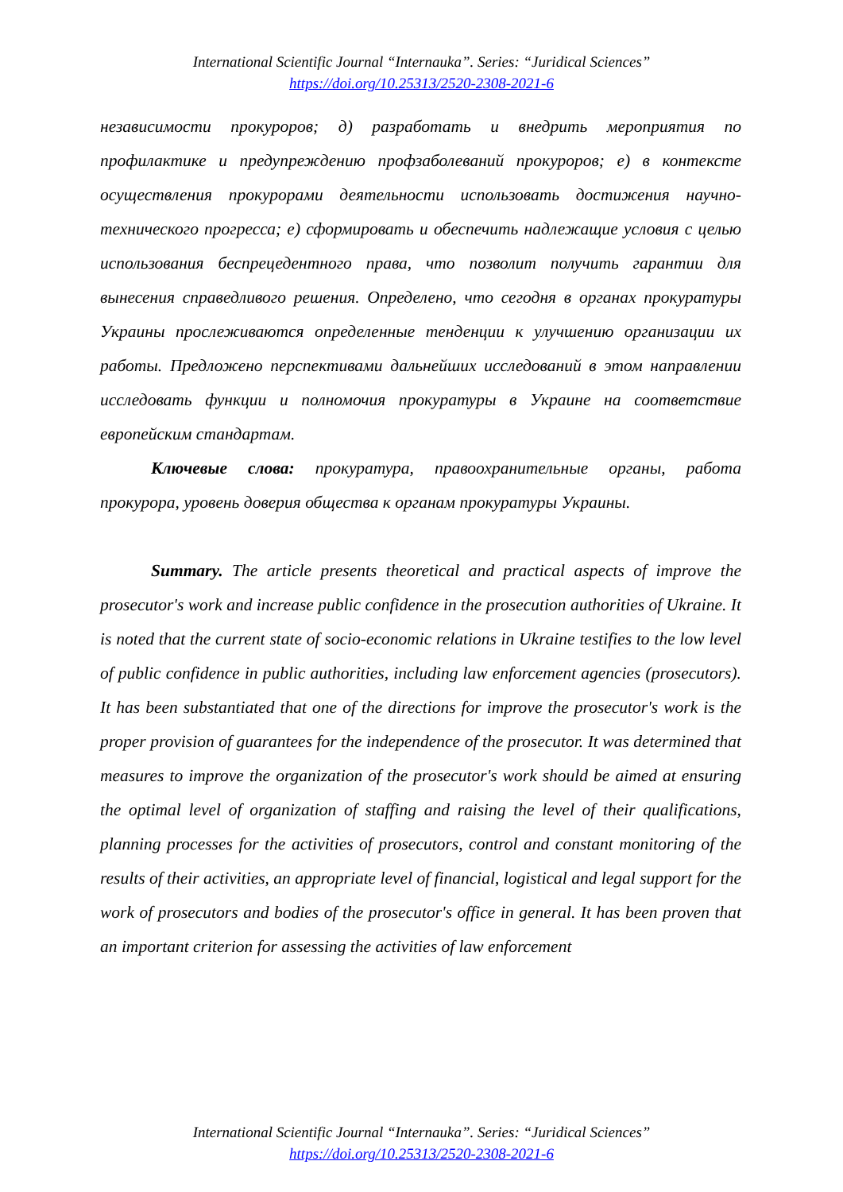International Scientific Journal “Internauka”. Series: “Juridical Sciences”
https://doi.org/10.25313/2520-2308-2021-6
независимости прокуроров; д) разработать и внедрить мероприятия по профилактике и предупреждению профзаболеваний прокуроров; е) в контексте осуществления прокурорами деятельности использовать достижения научно-технического прогресса; е) сформировать и обеспечить надлежащие условия с целью использования беспрецедентного права, что позволит получить гарантии для вынесения справедливого решения. Определено, что сегодня в органах прокуратуры Украины прослеживаются определенные тенденции к улучшению организации их работы. Предложено перспективами дальнейших исследований в этом направлении исследовать функции и полномочия прокуратуры в Украине на соответствие европейским стандартам.
Ключевые слова: прокуратура, правоохранительные органы, работа прокурора, уровень доверия общества к органам прокуратуры Украины.
Summary. The article presents theoretical and practical aspects of improve the prosecutor's work and increase public confidence in the prosecution authorities of Ukraine. It is noted that the current state of socio-economic relations in Ukraine testifies to the low level of public confidence in public authorities, including law enforcement agencies (prosecutors). It has been substantiated that one of the directions for improve the prosecutor's work is the proper provision of guarantees for the independence of the prosecutor. It was determined that measures to improve the organization of the prosecutor's work should be aimed at ensuring the optimal level of organization of staffing and raising the level of their qualifications, planning processes for the activities of prosecutors, control and constant monitoring of the results of their activities, an appropriate level of financial, logistical and legal support for the work of prosecutors and bodies of the prosecutor's office in general. It has been proven that an important criterion for assessing the activities of law enforcement
International Scientific Journal “Internauka”. Series: “Juridical Sciences”
https://doi.org/10.25313/2520-2308-2021-6